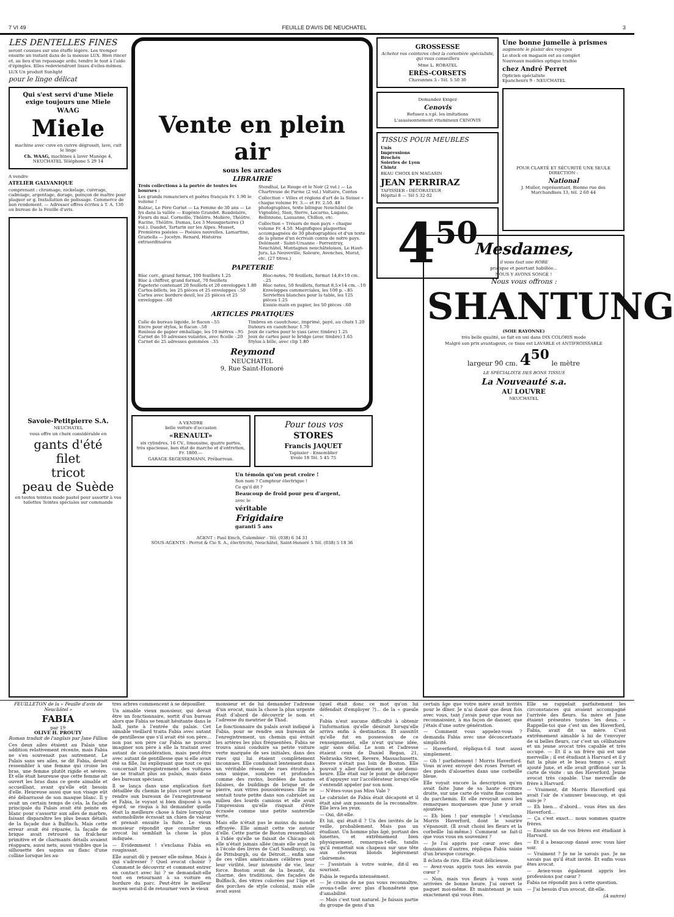7 VI 49 FEUILLE D'AVIS DE NEUCHATEL 3
LES DENTELLES FINES
seront cousues sur une étoffe légère. Les tremper ensuite un instant dans de la mousse LUX. Bien rincer et, au lieu d'un repassage ardu, tendre le tout à l'aide d'épingles. Elles redeviendront lisses d'elles-mêmes.
LUX Un produit Sunlight
pour le linge délicat
Qui s'est servi d'une Miele exige toujours une Miele
WAAG
Miele
machine avec cuve en cuivre dégrossit, lave, cuit le linge
Ch. WAAG, machines à laver Manège 4, NEUCHATEL Téléphone 5 29 14
A vendre
ATELIER GALVANIQUE
comprenant : chromage, nickelage, cuivrage, cadmiage, argentage, dorage, poinçon de maître pour plaquer or g. Installation de polissage. Commerce de bon rendement. — Adresser offres écrites à T. A. 130 au bureau de la Feuille d'avis.
Savoie-Petitpierre S.A.
NEUCHATEL
vous offre un choix considérable en
gants d'été
filet
tricot
peau de Suède
en toutes teintes mode pastel pour assortir à vos toilettes Teintes spéciales sur commande
Vente en plein air
sous les arcades
LIBRAIRIE
Trois collections à la portée de toutes les bourses :
Les grands romanciers et poètes français Fr. 1.90 le volume !
Balzac, Le Père Goriot — La Femme de 30 ans — Le lys dans la vallée — Eugénie Grandet. Baudelaire, Fleurs du mal. Corneille, Théâtre. Molière, Théâtre. Racine, Théâtre. Dumas, Les 3 Mousquetaires (3 vol.). Daudet, Tartarin sur les Alpes. Musset, Premières poésies — Poésies nouvelles. Lamartine, Graziella — Jocelyn. Renard, Histoires extraordinaires
Stendhal, Le Rouge et le Noir (2 vol.) — La Chartreuse de Parme (2 vol.) Voltaire, Contes
Collection « Villes et régions d'art de la Suisse » chaque volume Fr. 3.— et Fr. 2.50. 48 photographies, texte bilingue Neuchâtel (le Vignoble), Sion, Sierre, Locarno, Lugano, Bellinzone, Lausanne, Chillon, etc.
Collection « Trésors de mon pays » chaque volume Fr. 4.50. Magnifiques plaquettes accompagnées de 30 photographies et d'un texte de la plume d'un écrivain connu de notre pays. Delémont - Saint-Ursanne - Porrentruy, Neuchâtel, Montagnes neuchâteloises, Le Haut-Jura, La Neuveville, Soleure, Avenches, Morat, etc. (27 titres.)
PAPETERIE
Bloc corr., grand format, 100 feuillets 1.25
Bloc à chiffrer, grand format, 70 feuillets
Papeterie contenant 20 feuillets et 20 enveloppes 1.80
Cartes-billets, les 25 pièces et 25 enveloppes -.50
Cartes avec bordure deuil, les 25 pièces et 25 enveloppes -.60
Bloc-notes, 70 feuillets, format 14,8×10 cm. -.25
Bloc notes, 50 feuillets, format 8,5×14 cm. -.10
Enveloppes commerciales, les 100 p. -.85
Serviettes blanches pour la table, les 125 pièces 1.25
Essuie-main en papier, les 50 pièces -.60
ARTICLES PRATIQUES
Colle de bureau liquide, le flacon -.55
Encre pour stylos, le flacon -.50
Rouleau de papier emballage, les 10 mètres -.95
Carnet de 10 adresses volantes, avec ficelle -.20
Carnet de 25 adresses gommées -.35
Timbres en caoutchouc, imprimé, payé, au choix 1.20
Dateurs en caoutchouc 1.70
Jeux de cartes pour le yass (avec timbre) 1.25
Jeux de cartes pour le bridge (avec timbre) 1.65
Stylos à bille, avec clip 1.80
Reymond
NEUCHATEL
9, Rue Saint-Honoré
A VENDRE
belle voiture d'occasion
«RENAULT»
six cylindres, 16 CV., limousine, quatre portes, très spacieuse, bon état de marche et d'entretien, Fr. 1800.—
GARAGE SEGESSEMANN, Prébarreau.
Pour tous vos
STORES
Francis JAQUET
Tapissier - Ensemblier
Evole 18 Tél. 5 45 75
Un témoin qu'on peut croire !
Son nom ? Compteur électrique !
Ce qu'il dit ?
Beaucoup de froid pour peu d'argent,
avec le
véritable
Frigidaire
garanti 5 ans
AGENT : Paul Emch, Colombier - Tél. (038) 6 34 31
SOUS-AGENTS : Perrot & Cie S. A., électricité, Neuchâtel, Saint-Honoré 5 Tél. (038) 5 18 36
GROSSESSE
Achetez vos ceintures chez la corsetière spécialiste, qui vous conseillera
Mme L. ROBATEL
ERÈS-CORSETS
Chavannes 3 - Tél. 5 50 30
Demandez Exigez
Cenovis
Refusez s.v.pl. les imitations
L'assaisonnement vitamineux CENOVIS
TISSUS POUR MEUBLES
Unis
Impressions
Brochés
Soieries de Lyon
Chintz
BEAU CHOIX EN MAGASIN
JEAN PERRIRAZ
TAPISSIER - DÉCORATEUR
Hôpital 8 — Tél 5 32 02
4<sup>50</sup>
Une bonne jumelle à prismes
augmente le plaisir des voyages
Le stock en magasin est au complet
Nouveaux modèles optique traitée
chez André Perret
Opticien spécialiste
Epancheurs 9 - NEUCHATEL
POUR CLARTÉ ET SÉCURITÉ UNE SEULE DIRECTION :
National
J. Muller, représentant, Bienne rue des Marchandises 13, tél. 2 60 44
Mesdames,
il vous faut une ROBE
pratique et pourtant habillée...
NOUS Y AVONS SONGÉ !
Nous vous offrons :
SHANTUNG
(SOIE RAYONNE)
très belle qualité, se fait en uni dans DIX COLORIS mode
Malgré son prix avantageux, ce tissu est LAVABLE et ANTIFROISSABLE
largeur 90 cm. 4<sup>50</sup> le mètre
LE SPÉCIALISTE DES BONS TISSUS
La Nouveauté s.a.
AU LOUVRE
NEUCHATEL
FEUILLETON de la « Feuille d'avis de Neuchâtel »
FABIA
par 19
OLIVE H. PROUTY
Roman traduit de l'anglais par Jane Fillion
Ces deux ailes étaient au Palais une addition relativement récente, mais Fabia ne s'en souvenait pas autrement. Le Palais sans ses ailes, se dit Fabia, devait ressembler à une femme qui croise les bras, une femme plutôt rigide et sévère. Et elle était heureuse que cette femme ait ouvert les bras dans ce geste aimable et accueillant, avant qu'elle eût besoin d'elle. Heureuse aussi que son visage eût été débarrassé de son masque blanc. Il y avait un certain temps de cela, la façade principale du Palais avait été peinte en blanc pour s'assortir aux ailes de marbre, faisant disparaître les plus beaux détails de la façade due à Bulfinch. Mais cette erreur avait été réparée, la façade de brique avait retrouvé sa fraîcheur primitive et de charmants détails avaient réapparu, aussi nets, aussi visibles que la silhouette des sapins au flanc d'une colline lorsque les au-
tres arbres commencent à se dépouiller.
Un aimable vieux monsieur, qui devait être un fonctionnaire, sortit d'un bureau alors que Fabia se tenait hésitante dans le hall, juste à l'entrée du palais. Cet aimable vieillard traita Fabia avec autant de gentillesse que s'il avait été son père... non pas son père car Fabia ne pouvait imaginer son père à elle la traitant avec autant de considération, mais peut-être avec autant de gentillesse que si elle avait été sa fille, lui expliquant que tout ce qui concernait l'enregistrement des voitures ne se traitait plus au palais, mais dans des bureaux spéciaux.
Il se lança dans une explication fort détaillée du chemin le plus court pour se rendre aux bureaux de l'enregistrement et Fabia, le voyant si bien disposé à son égard, se risqua à lui demander quelle était la meilleure chose à faire lorsqu'un automobiliste écrasait un chien de valeur et prenait ensuite la fuite. Le vieux monsieur répondit que consulter un avocat lui semblait la chose la plus indiquée.
— Evidemment ! s'exclama Fabia en rougissant.
Elle aurait dû y penser elle-même. Mais à qui s'adresser ? Quel avocat choisir ? Comment le découvrir et comment entrer en contact avec lui ? se demandait-elle tout en retournant à sa voiture en bordure du parc. Peut-être le meilleur moyen serait-il de retourner vers le vieux
monsieur et de lui demander l'adresse d'un avocat, mais la chose la plus urgente était d'abord de découvrir le nom et l'adresse du meutrier de Thad.
Le fonctionnaire du palais avait indiqué à Fabia, pour se rendre aux bureaux de l'enregistrement, un chemin qui évitait les artères les plus fréquentées. Fabia se trouva ainsi conduire sa petite voiture verte marquée de ses initiales, dans des rues qui lui étaient complètement inconnues. Elle conduisait lentement dans un véritable réseau de rues étroites à sens unique, sombres et profondes comme des ravins, bordées de hautes falaises, de buildings de brique et de pierre, aux vitres poussiéreuses. Elle se sentait toute petite dans son cabriolet au milieu des lourds camions et elle avait l'impression qu'elle risquait d'être écrasée comme une petite sauterelle verte.
Mais elle n'était pas le moins du monde effrayée. Elle aimait cette vie autour d'elle. Cette partie de Boston ressemblait à l'idée qu'elle se faisait de Chicago où elle n'était jamais allée (mais elle avait lu à l'école des livres de Carl Sandburg), ou de Pittsburgh, ou de Détroit... enfin une de ces villes américaines célèbres pour leur virilité, leur intensité de vie, leur force. Boston avait de la beauté, du charme, des traditions, des façades de Bulfinch, des vitres colorées par l'âge et des porches de style colonial, mais elle avait aussi
(quel était donc ce mot qu'on lui défendait d'employer ?)... de la « gueule ».
Fabia n'eut aucune difficulté à obtenir l'information qu'elle désirait lorsqu'elle arriva enfin à destination. Et aussitôt qu'elle fut en possession de ce renseignement, elle n'eut qu'une idée, agir sans délai. Le nom et l'adresse étaient ceux de Daniel Regan, 21, Nebraska Street, Revere, Massachusetts. Revere n'était pas loin de Boston. Elle pouvait y aller facilement en une demi-heure. Elle était sur le point de débrayer et d'appuyer sur l'accélérateur lorsqu'elle s'entendit appeler par son nom.
— N'êtes-vous pas Miss Vale ?
Le cabriolet de Fabia était décapoté et il était aisé aux passants de la reconnaître. Elle leva les yeux.
— Oui, dit-elle.
Et lui, qui était-il ? Un des invités de la veille, probablement. Mais pas un étudiant. Un homme plus âgé, portant des lunettes, et extrêmement bien physiquement, remarqua-t-elle, tandis qu'il remettait son chapeau sur une tête aux cheveux blonds légèrement clairsemés.
— J'assistais à votre soirée, dit-il en souriant.
Fabia le regarda intensément.
— Je crains de ne pas vous reconnaître, avoua-t-elle avec plus d'honnêteté que d'amabilité.
— Mais c'est tout naturel. Je faisais partie du groupe de gens d'un
certain âge que votre mère avait invités pour le dîner. Je n'ai dansé que deux fois avec vous, tant j'avais peur que vous ne reconnaissiez, à ma façon de danser, que j'étais d'une autre génération.
— Comment vous appelez-vous ? demanda Fabia avec une déconcertante simplicité.
— Haverford, répliqua-t-il tout aussi simplement.
— Oh ! parfaitement ! Morris Haverford. Vous m'avez envoyé des roses Pernet et des pieds d'alouettes dans une corbeille bleue.
Elle voyait encore la description qu'en avait faite June de sa haute écriture droite, sur une carte de visite fine comme du parchemin. Et elle revoyait aussi les remarques moqueuses que June y avait ajoutées.
— Eh bien ! par exemple ! s'exclama Morris Haverford, dont le sourire s'épanouit. (Il avait choisi les fleurs et la corbeille lui-même.) Comment se fait-il que vous vous en souveniez ?
— Je l'ai appris par cœur avec des douzaines d'autres, répliqua Fabia saisie d'un brusque courage.
Il éclata de rire. Elle était délicieuse.
— Avez-vous appris tous les envois par cœur ?
— Non, mais vos fleurs à vous sont arrivées de bonne heure. J'ai ouvert le paquet moi-même. Et maintenant je sais exactement qui vous êtes.
Elle se rappelait parfaitement les circonstances qui avaient accompagné l'arrivée des fleurs. Sa mère et June étaient présentes toutes les deux. « Rappelle-toi que c'est un des Haverford, Fabia, avait dit sa mère. C'est extrêmement aimable à lui de t'envoyer de si belles fleurs, car c'est un célibataire et un jeune avocat très capable et très occupé. — Et il a un frère qui est une merveille ; il est étudiant à Harvard et il y fait la pluie et le beau temps », avait ajouté June, et elle avait griffonné sur la carte de visite : un des Haverford. Jeune avocat très capable. Une merveille de frère à Harvard.
— Vraiment, dit Morris Haverford qui avait l'air de s'amuser beaucoup, et qui suis-je ?
— Eh bien... d'abord... vous êtes un des Haverford...
— Ça c'est exact... nous sommes quatre frères.
— Ensuite un de vos frères est étudiant à Harvard.
— Et il a beaucoup dansé avec vous hier soir.
— Vraiment ? Je ne le savais pas. Je ne savais pas qu'il était invité. Et enfin vous êtes avocat.
— Aviez-vous également appris les professions par cœur ?
Fabia ne répondit pas à cette question.
— J'ai besoin d'un avocat, dit-elle.
(A suivre)